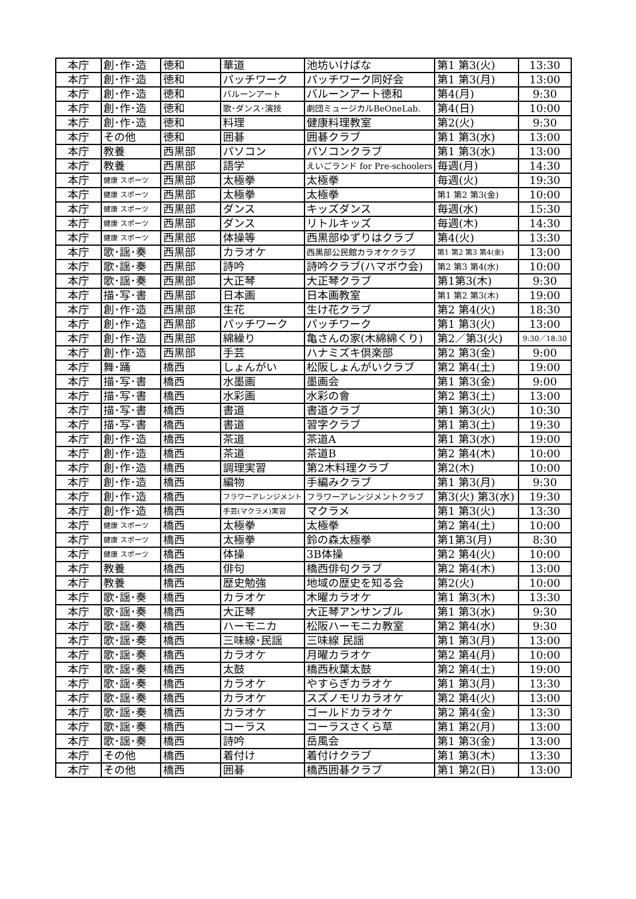| 本庁 | 創･作･造 | 徳和 | 華道 | 池坊いけばな | 第1 第3(火) | 13:30 |
| 本庁 | 創･作･造 | 徳和 | パッチワーク | パッチワーク同好会 | 第1 第3(月) | 13:00 |
| 本庁 | 創･作･造 | 徳和 | バルーンアート | バルーンアート徳和 | 第4(月) | 9:30 |
| 本庁 | 創･作･造 | 徳和 | 歌･ダンス･演技 | 劇団ミュージカルBeOneLab. | 第4(日) | 10:00 |
| 本庁 | 創･作･造 | 徳和 | 料理 | 健康料理教室 | 第2(火) | 9:30 |
| 本庁 | その他 | 徳和 | 囲碁 | 囲碁クラブ | 第1 第3(水) | 13:00 |
| 本庁 | 教養 | 西黒部 | パソコン | パソコンクラブ | 第1 第3(水) | 13:00 |
| 本庁 | 教養 | 西黒部 | 語学 | えいごランド for Pre-schoolers | 毎週(月) | 14:30 |
| 本庁 | 健康 スポーツ | 西黒部 | 太極拳 | 太極拳 | 毎週(火) | 19:30 |
| 本庁 | 健康 スポーツ | 西黒部 | 太極拳 | 太極拳 | 第1 第2 第3(金) | 10:00 |
| 本庁 | 健康 スポーツ | 西黒部 | ダンス | キッズダンス | 毎週(水) | 15:30 |
| 本庁 | 健康 スポーツ | 西黒部 | ダンス | リトルキッズ | 毎週(木) | 14:30 |
| 本庁 | 健康 スポーツ | 西黒部 | 体操等 | 西黒部ゆずりはクラブ | 第4(火) | 13:30 |
| 本庁 | 歌･謡･奏 | 西黒部 | カラオケ | 西黒部公民館カラオケクラブ | 第1 第2 第3 第4(金) | 13:00 |
| 本庁 | 歌･謡･奏 | 西黒部 | 詩吟 | 詩吟クラブ(ハマボウ会) | 第2 第3 第4(水) | 10:00 |
| 本庁 | 歌･謡･奏 | 西黒部 | 大正琴 | 大正琴クラブ | 第1第3(木) | 9:30 |
| 本庁 | 描･写･書 | 西黒部 | 日本画 | 日本画教室 | 第1 第2 第3(木) | 19:00 |
| 本庁 | 創･作･造 | 西黒部 | 生花 | 生け花クラブ | 第2 第4(火) | 18:30 |
| 本庁 | 創･作･造 | 西黒部 | パッチワーク | パッチワーク | 第1 第3(火) | 13:00 |
| 本庁 | 創･作･造 | 西黒部 | 綿繰り | 亀さんの家(木綿綿くり) | 第2／第3(火) | 9:30／18:30 |
| 本庁 | 創･作･造 | 西黒部 | 手芸 | ハナミズキ倶楽部 | 第2 第3(金) | 9:00 |
| 本庁 | 舞･踊 | 橋西 | しょんがい | 松阪しょんがいクラブ | 第2 第4(土) | 19:00 |
| 本庁 | 描･写･書 | 橋西 | 水墨画 | 墨画会 | 第1 第3(金) | 9:00 |
| 本庁 | 描･写･書 | 橋西 | 水彩画 | 水彩の會 | 第2 第3(土) | 13:00 |
| 本庁 | 描･写･書 | 橋西 | 書道 | 書道クラブ | 第1 第3(火) | 10:30 |
| 本庁 | 描･写･書 | 橋西 | 書道 | 習字クラブ | 第1 第3(土) | 19:30 |
| 本庁 | 創･作･造 | 橋西 | 茶道 | 茶道A | 第1 第3(水) | 19:00 |
| 本庁 | 創･作･造 | 橋西 | 茶道 | 茶道B | 第2 第4(木) | 10:00 |
| 本庁 | 創･作･造 | 橋西 | 調理実習 | 第2木料理クラブ | 第2(木) | 10:00 |
| 本庁 | 創･作･造 | 橋西 | 編物 | 手編みクラブ | 第1 第3(月) | 9:30 |
| 本庁 | 創･作･造 | 橋西 | フラワーアレンジメント | フラワーアレンジメントクラブ | 第3(火) 第3(水) | 19:30 |
| 本庁 | 創･作･造 | 橋西 | 手芸(マクラメ)実習 | マクラメ | 第1 第3(火) | 13:30 |
| 本庁 | 健康 スポーツ | 橋西 | 太極拳 | 太極拳 | 第2 第4(土) | 10:00 |
| 本庁 | 健康 スポーツ | 橋西 | 太極拳 | 鈴の森太極拳 | 第1第3(月) | 8:30 |
| 本庁 | 健康 スポーツ | 橋西 | 体操 | 3B体操 | 第2 第4(火) | 10:00 |
| 本庁 | 教養 | 橋西 | 俳句 | 橋西俳句クラブ | 第2 第4(木) | 13:00 |
| 本庁 | 教養 | 橋西 | 歴史勉強 | 地域の歴史を知る会 | 第2(火) | 10:00 |
| 本庁 | 歌･謡･奏 | 橋西 | カラオケ | 木曜カラオケ | 第1 第3(木) | 13:30 |
| 本庁 | 歌･謡･奏 | 橋西 | 大正琴 | 大正琴アンサンブル | 第1 第3(水) | 9:30 |
| 本庁 | 歌･謡･奏 | 橋西 | ハーモニカ | 松阪ハーモニカ教室 | 第2 第4(水) | 9:30 |
| 本庁 | 歌･謡･奏 | 橋西 | 三味線･民謡 | 三味線 民謡 | 第1 第3(月) | 13:00 |
| 本庁 | 歌･謡･奏 | 橋西 | カラオケ | 月曜カラオケ | 第2 第4(月) | 10:00 |
| 本庁 | 歌･謡･奏 | 橋西 | 太鼓 | 橋西秋葉太鼓 | 第2 第4(土) | 19:00 |
| 本庁 | 歌･謡･奏 | 橋西 | カラオケ | やすらぎカラオケ | 第1 第3(月) | 13:30 |
| 本庁 | 歌･謡･奏 | 橋西 | カラオケ | スズノモリカラオケ | 第2 第4(火) | 13:00 |
| 本庁 | 歌･謡･奏 | 橋西 | カラオケ | ゴールドカラオケ | 第2 第4(金) | 13:30 |
| 本庁 | 歌･謡･奏 | 橋西 | コーラス | コーラスさくら草 | 第1 第2(月) | 13:00 |
| 本庁 | 歌･謡･奏 | 橋西 | 詩吟 | 岳風会 | 第1 第3(金) | 13:00 |
| 本庁 | その他 | 橋西 | 着付け | 着付けクラブ | 第1 第3(木) | 13:30 |
| 本庁 | その他 | 橋西 | 囲碁 | 橋西囲碁クラブ | 第1 第2(日) | 13:00 |